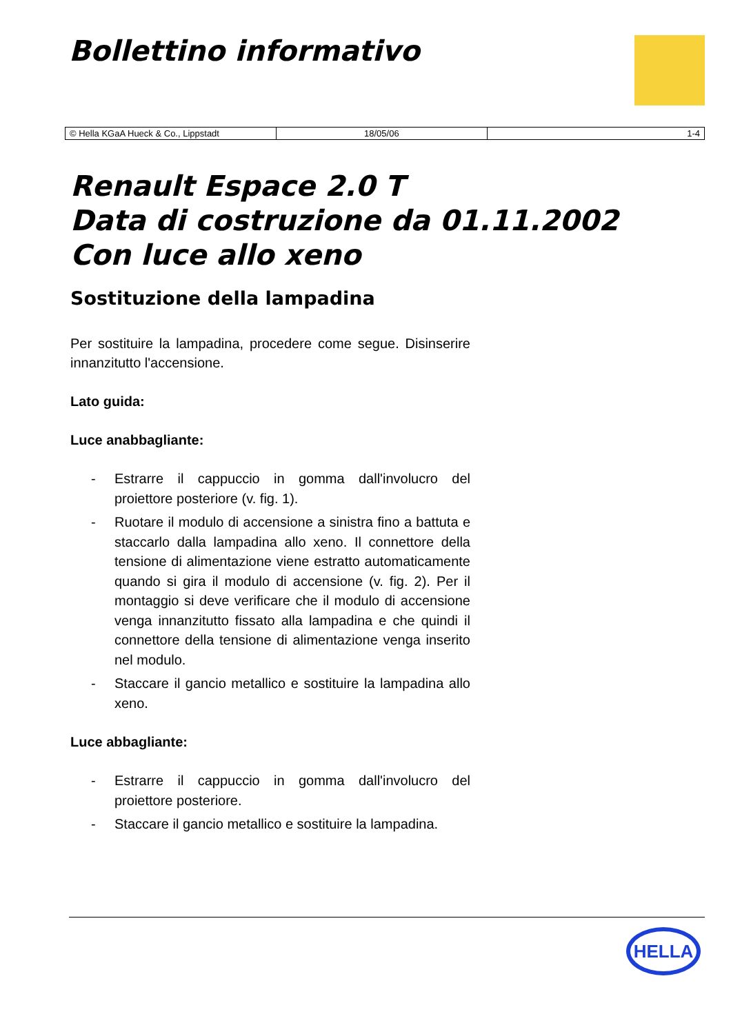Bollettino informativo
| © Hella KGaA Hueck & Co., Lippstadt | 18/05/06 | 1-4 |
Renault Espace 2.0 T
Data di costruzione da 01.11.2002
Con luce allo xeno
Sostituzione della lampadina
Per sostituire la lampadina, procedere come segue. Disinserire innanzitutto l'accensione.
Lato guida:
Luce anabbagliante:
- Estrarre il cappuccio in gomma dall'involucro del proiettore posteriore (v. fig. 1).
- Ruotare il modulo di accensione a sinistra fino a battuta e staccarlo dalla lampadina allo xeno. Il connettore della tensione di alimentazione viene estratto automaticamente quando si gira il modulo di accensione (v. fig. 2). Per il montaggio si deve verificare che il modulo di accensione venga innanzitutto fissato alla lampadina e che quindi il connettore della tensione di alimentazione venga inserito nel modulo.
- Staccare il gancio metallico e sostituire la lampadina allo xeno.
Luce abbagliante:
- Estrarre il cappuccio in gomma dall'involucro del proiettore posteriore.
- Staccare il gancio metallico e sostituire la lampadina.
HELLA